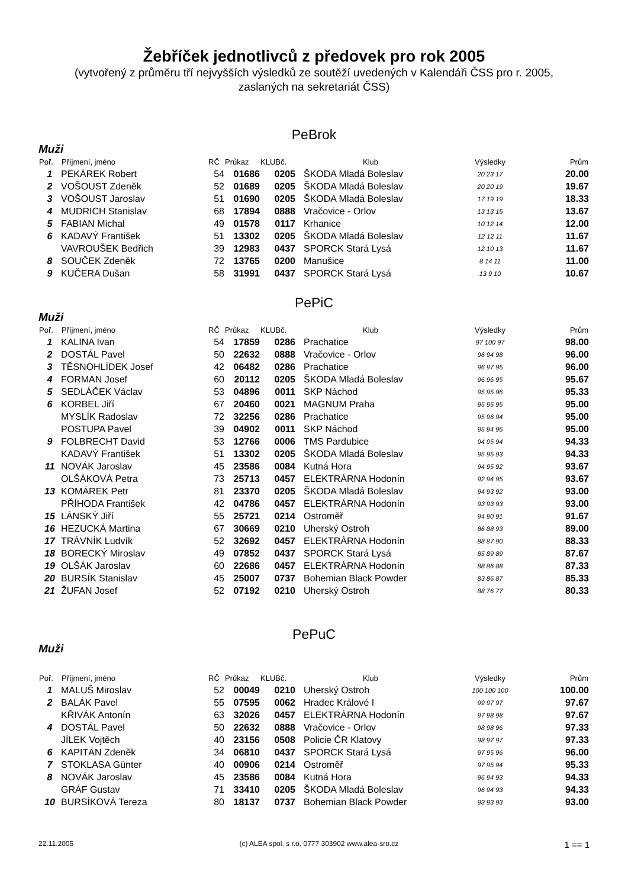Žebříček jednotlivců z předovek pro rok 2005
(vytvořený z průměru tří nejvyšších výsledků ze soutěží uvedených v Kalendáři ČSS pro r. 2005,
zaslaných na sekretariát ČSS)
PeBrok
Muži
| Poř. | Příjmení, jméno | RČ | Průkaz | KLUBč. | Klub | Výsledky | Prům |
| --- | --- | --- | --- | --- | --- | --- | --- |
| 1 | PEKÁREK Robert | 54 | 01686 | 0205 | ŠKODA Mladá Boleslav | 20 23 17 | 20.00 |
| 2 | VOŠOUST Zdeněk | 52 | 01689 | 0205 | ŠKODA Mladá Boleslav | 20 20 19 | 19.67 |
| 3 | VOŠOUST Jaroslav | 51 | 01690 | 0205 | ŠKODA Mladá Boleslav | 17 19 19 | 18.33 |
| 4 | MUDRICH Stanislav | 68 | 17894 | 0888 | Vračovice - Orlov | 13 13 15 | 13.67 |
| 5 | FABIAN Michal | 49 | 01578 | 0117 | Krhanice | 10 12 14 | 12.00 |
| 6 | KADAVÝ František | 51 | 13302 | 0205 | ŠKODA Mladá Boleslav | 12 12 11 | 11.67 |
| | VAVROUŠEK Bedřich | 39 | 12983 | 0437 | SPORCK Stará Lysá | 12 10 13 | 11.67 |
| 8 | SOUČEK Zdeněk | 72 | 13765 | 0200 | Manušice | 8 14 11 | 11.00 |
| 9 | KUČERA Dušan | 58 | 31991 | 0437 | SPORCK Stará Lysá | 13 9 10 | 10.67 |
PePiC
Muži
| Poř. | Příjmení, jméno | RČ | Průkaz | KLUBč. | Klub | Výsledky | Prům |
| --- | --- | --- | --- | --- | --- | --- | --- |
| 1 | KALINA Ivan | 54 | 17859 | 0286 | Prachatice | 97 100 97 | 98.00 |
| 2 | DOSTÁL Pavel | 50 | 22632 | 0888 | Vračovice - Orlov | 96 94 98 | 96.00 |
| 3 | TĚSNOHLÍDEK Josef | 42 | 06482 | 0286 | Prachatice | 96 97 95 | 96.00 |
| 4 | FORMAN Josef | 60 | 20112 | 0205 | ŠKODA Mladá Boleslav | 96 96 95 | 95.67 |
| 5 | SEDLÁČEK Václav | 53 | 04896 | 0011 | SKP Náchod | 95 95 96 | 95.33 |
| 6 | KORBEL Jiří | 67 | 20460 | 0021 | MAGNUM Praha | 95 95 95 | 95.00 |
| | MYSLÍK Radoslav | 72 | 32256 | 0286 | Prachatice | 95 96 94 | 95.00 |
| | POSTUPA Pavel | 39 | 04902 | 0011 | SKP Náchod | 95 94 96 | 95.00 |
| 9 | FOLBRECHT David | 53 | 12766 | 0006 | TMS Pardubice | 94 95 94 | 94.33 |
| | KADAVÝ František | 51 | 13302 | 0205 | ŠKODA Mladá Boleslav | 95 95 93 | 94.33 |
| 11 | NOVÁK Jaroslav | 45 | 23586 | 0084 | Kutná Hora | 94 95 92 | 93.67 |
| | OLŠÁKOVÁ Petra | 73 | 25713 | 0457 | ELEKTRÁRNA Hodonín | 92 94 95 | 93.67 |
| 13 | KOMÁREK Petr | 81 | 23370 | 0205 | ŠKODA Mladá Boleslav | 94 93 92 | 93.00 |
| | PŘÍHODA František | 42 | 04786 | 0457 | ELEKTRÁRNA Hodonín | 93 93 93 | 93.00 |
| 15 | LÁNSKÝ Jiří | 55 | 25721 | 0214 | Ostroměř | 94 90 91 | 91.67 |
| 16 | HEZUCKÁ Martina | 67 | 30669 | 0210 | Uherský Ostroh | 86 88 93 | 89.00 |
| 17 | TRÁVNÍK Ludvík | 52 | 32692 | 0457 | ELEKTRÁRNA Hodonín | 88 87 90 | 88.33 |
| 18 | BORECKÝ Miroslav | 49 | 07852 | 0437 | SPORCK Stará Lysá | 85 89 89 | 87.67 |
| 19 | OLŠÁK Jaroslav | 60 | 22686 | 0457 | ELEKTRÁRNA Hodonín | 88 86 88 | 87.33 |
| 20 | BURSÍK Stanislav | 45 | 25007 | 0737 | Bohemian Black Powder | 83 86 87 | 85.33 |
| 21 | ŽUFAN Josef | 52 | 07192 | 0210 | Uherský Ostroh | 88 76 77 | 80.33 |
PePuC
Muži
| Poř. | Příjmení, jméno | RČ | Průkaz | KLUBč. | Klub | Výsledky | Prům |
| --- | --- | --- | --- | --- | --- | --- | --- |
| 1 | MALUŠ Miroslav | 52 | 00049 | 0210 | Uherský Ostroh | 100 100 100 | 100.00 |
| 2 | BALÁK Pavel | 55 | 07595 | 0062 | Hradec Králové I | 99 97 97 | 97.67 |
| | KŘIVÁK Antonín | 63 | 32026 | 0457 | ELEKTRÁRNA Hodonín | 97 98 98 | 97.67 |
| 4 | DOSTÁL Pavel | 50 | 22632 | 0888 | Vračovice - Orlov | 98 98 96 | 97.33 |
| | JÍLEK Vojtěch | 40 | 23156 | 0508 | Policie ČR Klatovy | 98 97 97 | 97.33 |
| 6 | KAPITÁN Zdeněk | 34 | 06810 | 0437 | SPORCK Stará Lysá | 97 95 96 | 96.00 |
| 7 | STOKLASA Günter | 40 | 00906 | 0214 | Ostroměř | 97 95 94 | 95.33 |
| 8 | NOVÁK Jaroslav | 45 | 23586 | 0084 | Kutná Hora | 96 94 93 | 94.33 |
| | GRÁF Gustav | 71 | 33410 | 0205 | ŠKODA Mladá Boleslav | 96 94 93 | 94.33 |
| 10 | BURSÍKOVÁ Tereza | 80 | 18137 | 0737 | Bohemian Black Powder | 93 93 93 | 93.00 |
22.11.2005 (c) ALEA spol. s r.o. 0777 303902 www.alea-sro.cz 1 == 1